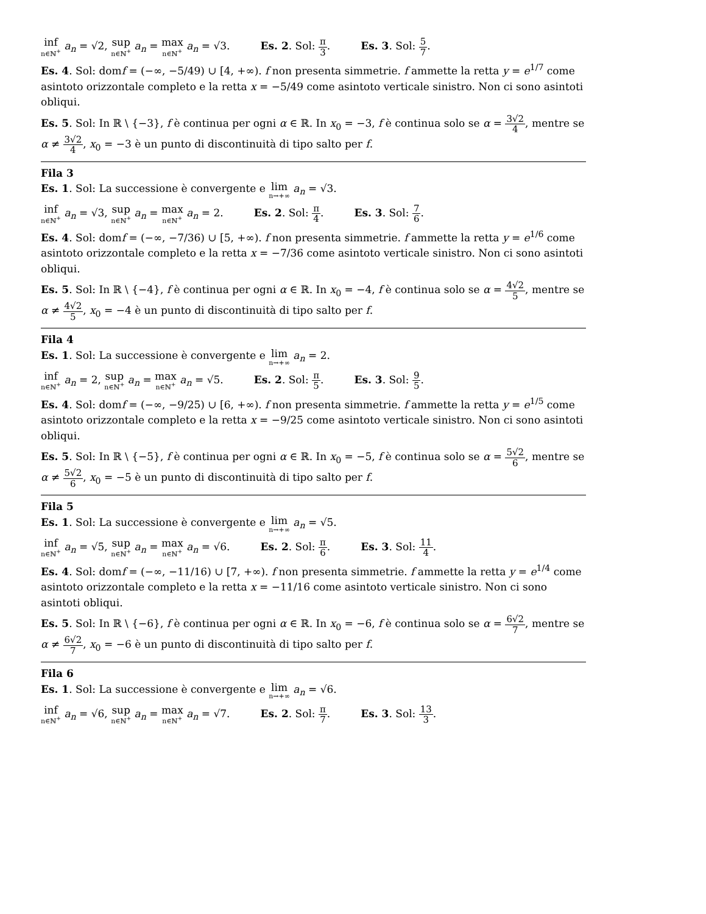inf n∈ℕ<sup>+</sup> a<sub>n</sub> = √2, sup n∈ℕ<sup>+</sup> a<sub>n</sub> = max n∈ℕ<sup>+</sup> a<sub>n</sub> = √3. Es. 2. Sol: π 3. Es. 3. Sol: 5 7.
Es. 4. Sol: domf = (−∞, −5/49) ∪ [4, +∞). f non presenta simmetrie. f ammette la retta y = e<sup>1/7</sup> come asintoto orizzontale completo e la retta x = −5/49 come asintoto verticale sinistro. Non ci sono asintoti obliqui.
Es. 5. Sol: In ℝ \ {−3}, f è continua per ogni α ∈ ℝ. In x<sub>0</sub> = −3, f è continua solo se α = 3√2 4, mentre se α ≠ 3√2 4, x<sub>0</sub> = −3 è un punto di discontinuità di tipo salto per f.
Fila 3
Es. 1. Sol: La successione è convergente e lim n→+∞ a<sub>n</sub> = √3.
inf n∈ℕ<sup>+</sup> a<sub>n</sub> = √3, sup n∈ℕ<sup>+</sup> a<sub>n</sub> = max n∈ℕ<sup>+</sup> a<sub>n</sub> = 2. Es. 2. Sol: π 4. Es. 3. Sol: 7 6.
Es. 4. Sol: domf = (−∞, −7/36) ∪ [5, +∞). f non presenta simmetrie. f ammette la retta y = e<sup>1/6</sup> come asintoto orizzontale completo e la retta x = −7/36 come asintoto verticale sinistro. Non ci sono asintoti obliqui.
Es. 5. Sol: In ℝ \ {−4}, f è continua per ogni α ∈ ℝ. In x<sub>0</sub> = −4, f è continua solo se α = 4√2 5, mentre se α ≠ 4√2 5, x<sub>0</sub> = −4 è un punto di discontinuità di tipo salto per f.
Fila 4
Es. 1. Sol: La successione è convergente e lim n→+∞ a<sub>n</sub> = 2.
inf n∈ℕ<sup>+</sup> a<sub>n</sub> = 2, sup n∈ℕ<sup>+</sup> a<sub>n</sub> = max n∈ℕ<sup>+</sup> a<sub>n</sub> = √5. Es. 2. Sol: π 5. Es. 3. Sol: 9 5.
Es. 4. Sol: domf = (−∞, −9/25) ∪ [6, +∞). f non presenta simmetrie. f ammette la retta y = e<sup>1/5</sup> come asintoto orizzontale completo e la retta x = −9/25 come asintoto verticale sinistro. Non ci sono asintoti obliqui.
Es. 5. Sol: In ℝ \ {−5}, f è continua per ogni α ∈ ℝ. In x<sub>0</sub> = −5, f è continua solo se α = 5√2 6, mentre se α ≠ 5√2 6, x<sub>0</sub> = −5 è un punto di discontinuità di tipo salto per f.
Fila 5
Es. 1. Sol: La successione è convergente e lim n→+∞ a<sub>n</sub> = √5.
inf n∈ℕ<sup>+</sup> a<sub>n</sub> = √5, sup n∈ℕ<sup>+</sup> a<sub>n</sub> = max n∈ℕ<sup>+</sup> a<sub>n</sub> = √6. Es. 2. Sol: π 6. Es. 3. Sol: 11 4.
Es. 4. Sol: domf = (−∞, −11/16) ∪ [7, +∞). f non presenta simmetrie. f ammette la retta y = e<sup>1/4</sup> come asintoto orizzontale completo e la retta x = −11/16 come asintoto verticale sinistro. Non ci sono asintoti obliqui.
Es. 5. Sol: In ℝ \ {−6}, f è continua per ogni α ∈ ℝ. In x<sub>0</sub> = −6, f è continua solo se α = 6√2 7, mentre se α ≠ 6√2 7, x<sub>0</sub> = −6 è un punto di discontinuità di tipo salto per f.
Fila 6
Es. 1. Sol: La successione è convergente e lim n→+∞ a<sub>n</sub> = √6.
inf n∈ℕ<sup>+</sup> a<sub>n</sub> = √6, sup n∈ℕ<sup>+</sup> a<sub>n</sub> = max n∈ℕ<sup>+</sup> a<sub>n</sub> = √7. Es. 2. Sol: π 7. Es. 3. Sol: 13 3.